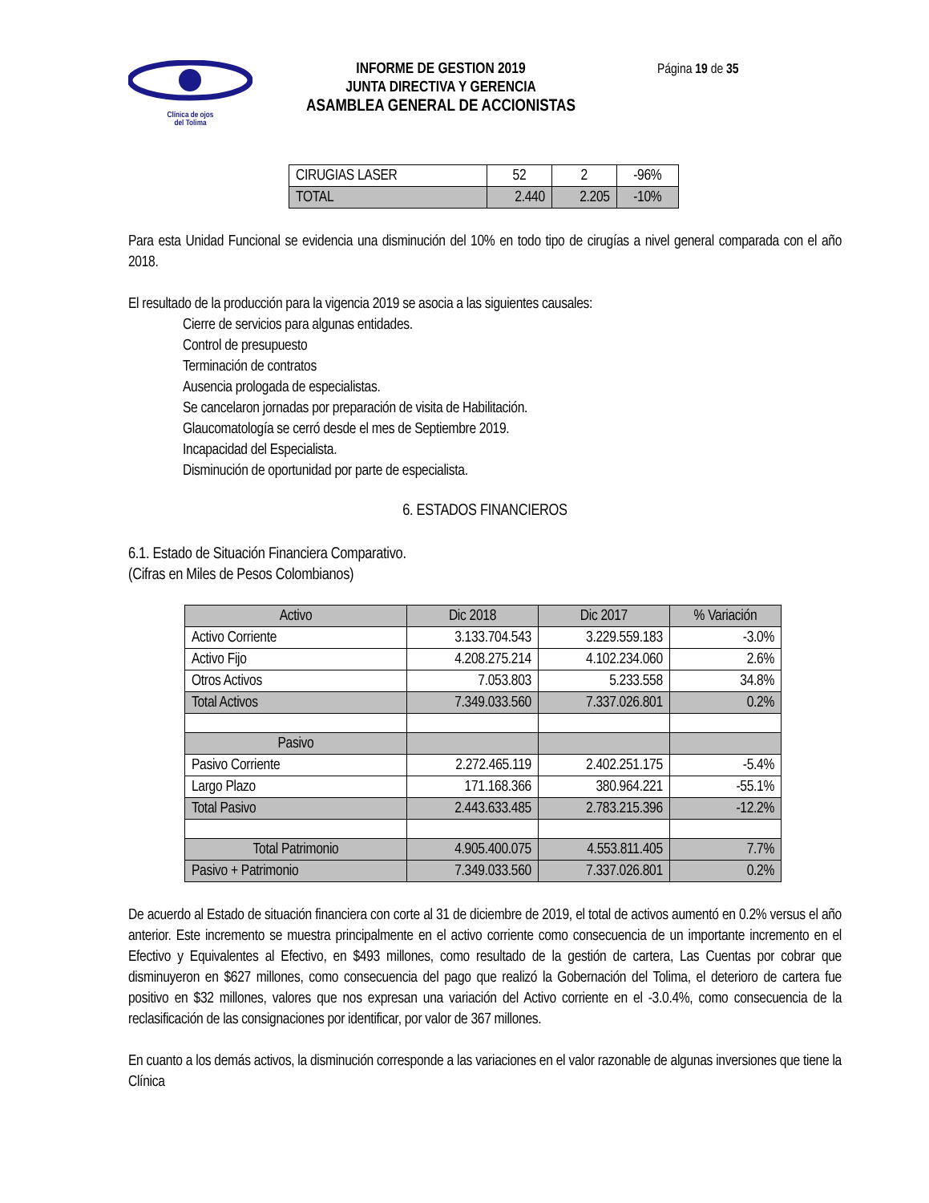Clínica de ojos
del Tolima
INFORME DE GESTION 2019
JUNTA DIRECTIVA Y GERENCIA
ASAMBLEA GENERAL DE ACCIONISTAS
Página 19 de 35
| CIRUGIAS LASER | 52 | 2 | -96% |
| TOTAL | 2.440 | 2.205 | -10% |
Para esta Unidad Funcional se evidencia una disminución del 10% en todo tipo de cirugías a nivel general comparada con el año 2018.
El resultado de la producción para la vigencia 2019 se asocia a las siguientes causales:
Cierre de servicios para algunas entidades.
Control de presupuesto
Terminación de contratos
Ausencia prologada de especialistas.
Se cancelaron jornadas por preparación de visita de Habilitación.
Glaucomatología se cerró desde el mes de Septiembre 2019.
Incapacidad del Especialista.
Disminución de oportunidad por parte de especialista.
6. ESTADOS FINANCIEROS
6.1. Estado de Situación Financiera Comparativo.
(Cifras en Miles de Pesos Colombianos)
| Activo | Dic 2018 | Dic 2017 | % Variación |
| Activo Corriente | 3.133.704.543 | 3.229.559.183 | -3.0% |
| Activo Fijo | 4.208.275.214 | 4.102.234.060 | 2.6% |
| Otros Activos | 7.053.803 | 5.233.558 | 34.8% |
| Total Activos | 7.349.033.560 | 7.337.026.801 | 0.2% |
| Pasivo | | | |
| Pasivo Corriente | 2.272.465.119 | 2.402.251.175 | -5.4% |
| Largo Plazo | 171.168.366 | 380.964.221 | -55.1% |
| Total Pasivo | 2.443.633.485 | 2.783.215.396 | -12.2% |
| Total Patrimonio | 4.905.400.075 | 4.553.811.405 | 7.7% |
| Pasivo + Patrimonio | 7.349.033.560 | 7.337.026.801 | 0.2% |
De acuerdo al Estado de situación financiera con corte al 31 de diciembre de 2019, el total de activos aumentó en 0.2% versus el año anterior. Este incremento se muestra principalmente en el activo corriente como consecuencia de un importante incremento en el Efectivo y Equivalentes al Efectivo, en $493 millones, como resultado de la gestión de cartera, Las Cuentas por cobrar que disminuyeron en $627 millones, como consecuencia del pago que realizó la Gobernación del Tolima, el deterioro de cartera fue positivo en $32 millones, valores que nos expresan una variación del Activo corriente en el -3.0.4%, como consecuencia de la reclasificación de las consignaciones por identificar, por valor de 367 millones.
En cuanto a los demás activos, la disminución corresponde a las variaciones en el valor razonable de algunas inversiones que tiene la Clínica